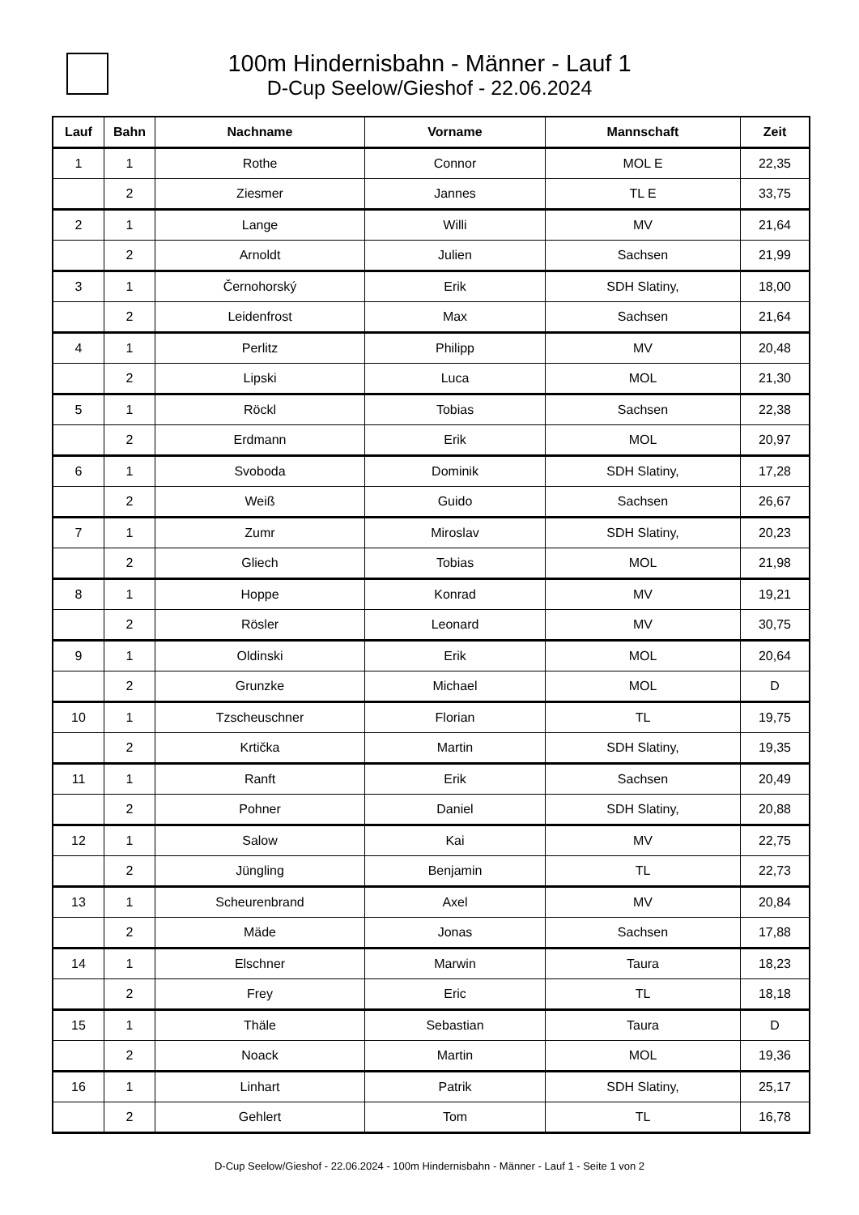100m Hindernisbahn - Männer - Lauf 1
D-Cup Seelow/Gieshof - 22.06.2024
| Lauf | Bahn | Nachname | Vorname | Mannschaft | Zeit |
| --- | --- | --- | --- | --- | --- |
| 1 | 1 | Rothe | Connor | MOL E | 22,35 |
| | 2 | Ziesmer | Jannes | TL E | 33,75 |
| 2 | 1 | Lange | Willi | MV | 21,64 |
| | 2 | Arnoldt | Julien | Sachsen | 21,99 |
| 3 | 1 | Černohorský | Erik | SDH Slatiny, | 18,00 |
| | 2 | Leidenfrost | Max | Sachsen | 21,64 |
| 4 | 1 | Perlitz | Philipp | MV | 20,48 |
| | 2 | Lipski | Luca | MOL | 21,30 |
| 5 | 1 | Röckl | Tobias | Sachsen | 22,38 |
| | 2 | Erdmann | Erik | MOL | 20,97 |
| 6 | 1 | Svoboda | Dominik | SDH Slatiny, | 17,28 |
| | 2 | Weiß | Guido | Sachsen | 26,67 |
| 7 | 1 | Zumr | Miroslav | SDH Slatiny, | 20,23 |
| | 2 | Gliech | Tobias | MOL | 21,98 |
| 8 | 1 | Hoppe | Konrad | MV | 19,21 |
| | 2 | Rösler | Leonard | MV | 30,75 |
| 9 | 1 | Oldinski | Erik | MOL | 20,64 |
| | 2 | Grunzke | Michael | MOL | D |
| 10 | 1 | Tzscheuschner | Florian | TL | 19,75 |
| | 2 | Krtička | Martin | SDH Slatiny, | 19,35 |
| 11 | 1 | Ranft | Erik | Sachsen | 20,49 |
| | 2 | Pohner | Daniel | SDH Slatiny, | 20,88 |
| 12 | 1 | Salow | Kai | MV | 22,75 |
| | 2 | Jüngling | Benjamin | TL | 22,73 |
| 13 | 1 | Scheurenbrand | Axel | MV | 20,84 |
| | 2 | Mäde | Jonas | Sachsen | 17,88 |
| 14 | 1 | Elschner | Marwin | Taura | 18,23 |
| | 2 | Frey | Eric | TL | 18,18 |
| 15 | 1 | Thäle | Sebastian | Taura | D |
| | 2 | Noack | Martin | MOL | 19,36 |
| 16 | 1 | Linhart | Patrik | SDH Slatiny, | 25,17 |
| | 2 | Gehlert | Tom | TL | 16,78 |
D-Cup Seelow/Gieshof - 22.06.2024 - 100m Hindernisbahn - Männer - Lauf 1 - Seite 1 von 2